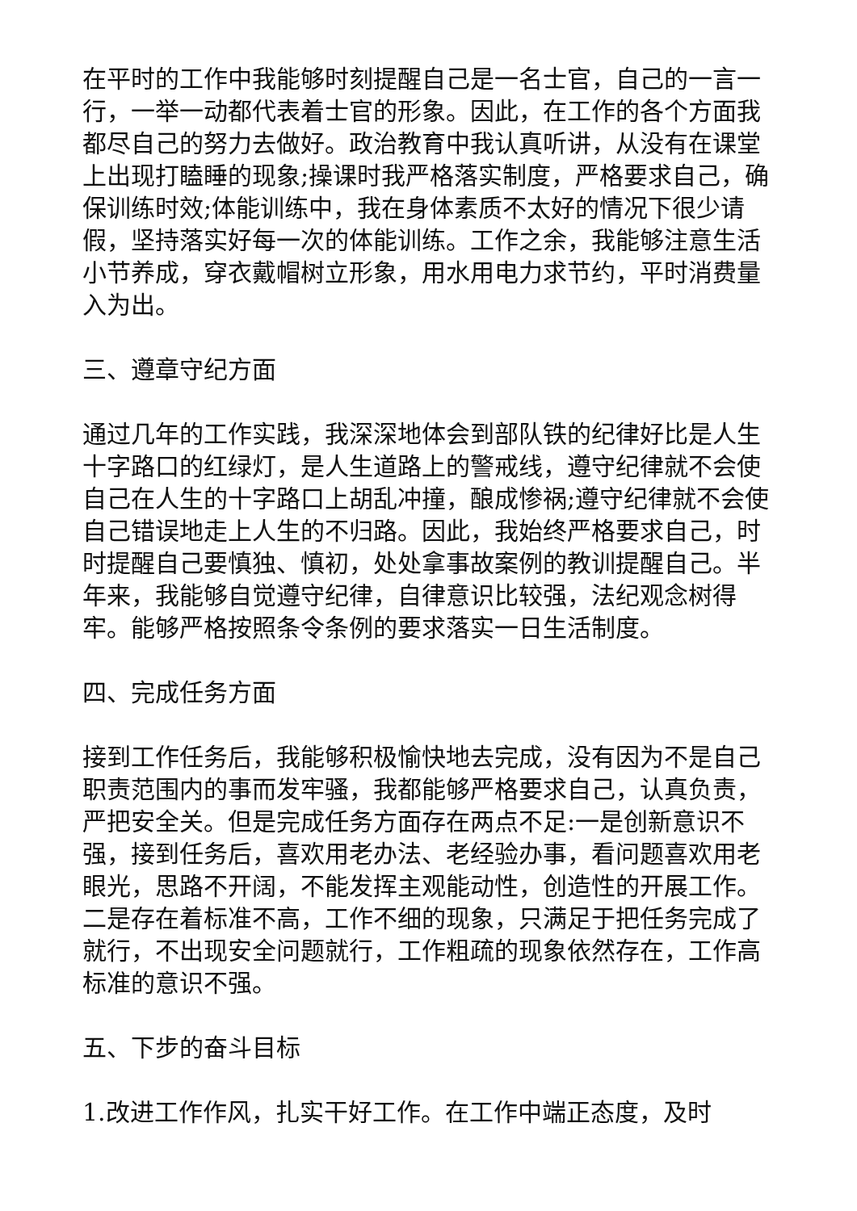在平时的工作中我能够时刻提醒自己是一名士官，自己的一言一行，一举一动都代表着士官的形象。因此，在工作的各个方面我都尽自己的努力去做好。政治教育中我认真听讲，从没有在课堂上出现打瞌睡的现象;操课时我严格落实制度，严格要求自己，确保训练时效;体能训练中，我在身体素质不太好的情况下很少请假，坚持落实好每一次的体能训练。工作之余，我能够注意生活小节养成，穿衣戴帽树立形象，用水用电力求节约，平时消费量入为出。
三、遵章守纪方面
通过几年的工作实践，我深深地体会到部队铁的纪律好比是人生十字路口的红绿灯，是人生道路上的警戒线，遵守纪律就不会使自己在人生的十字路口上胡乱冲撞，酿成惨祸;遵守纪律就不会使自己错误地走上人生的不归路。因此，我始终严格要求自己，时时提醒自己要慎独、慎初，处处拿事故案例的教训提醒自己。半年来，我能够自觉遵守纪律，自律意识比较强，法纪观念树得牢。能够严格按照条令条例的要求落实一日生活制度。
四、完成任务方面
接到工作任务后，我能够积极愉快地去完成，没有因为不是自己职责范围内的事而发牢骚，我都能够严格要求自己，认真负责，严把安全关。但是完成任务方面存在两点不足:一是创新意识不强，接到任务后，喜欢用老办法、老经验办事，看问题喜欢用老眼光，思路不开阔，不能发挥主观能动性，创造性的开展工作。二是存在着标准不高，工作不细的现象，只满足于把任务完成了就行，不出现安全问题就行，工作粗疏的现象依然存在，工作高标准的意识不强。
五、下步的奋斗目标
1.改进工作作风，扎实干好工作。在工作中端正态度，及时